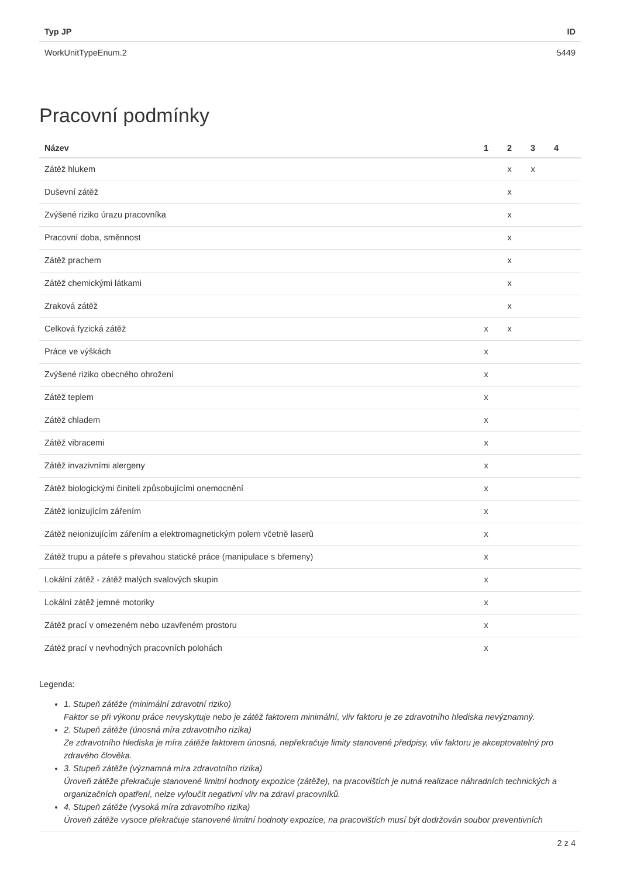| Typ JP | ID |
| --- | --- |
| WorkUnitTypeEnum.2 | 5449 |
Pracovní podmínky
| Název | 1 | 2 | 3 | 4 | |
| --- | --- | --- | --- | --- | --- |
| Zátěž hlukem | | x | x | | |
| Duševní zátěž | | x | | | |
| Zvýšené riziko úrazu pracovníka | | x | | | |
| Pracovní doba, směnnost | | x | | | |
| Zátěž prachem | | x | | | |
| Zátěž chemickými látkami | | x | | | |
| Zraková zátěž | | x | | | |
| Celková fyzická zátěž | x | x | | | |
| Práce ve výškách | x | | | | |
| Zvýšené riziko obecného ohrožení | x | | | | |
| Zátěž teplem | x | | | | |
| Zátěž chladem | x | | | | |
| Zátěž vibracemi | x | | | | |
| Zátěž invazivními alergeny | x | | | | |
| Zátěž biologickými činiteli způsobujícími onemocnění | x | | | | |
| Zátěž ionizujícím zářením | x | | | | |
| Zátěž neionizujícím zářením a elektromagnetickým polem včetně laserů | x | | | | |
| Zátěž trupu a páteře s převahou statické práce (manipulace s břemeny) | x | | | | |
| Lokální zátěž - zátěž malých svalových skupin | x | | | | |
| Lokální zátěž jemné motoriky | x | | | | |
| Zátěž prací v omezeném nebo uzavřeném prostoru | x | | | | |
| Zátěž prací v nevhodných pracovních polohách | x | | | | |
Legenda:
1. Stupeň zátěže (minimální zdravotní riziko)
Faktor se při výkonu práce nevyskytuje nebo je zátěž faktorem minimální, vliv faktoru je ze zdravotního hlediska nevýznamný.
2. Stupeň zátěže (únosná míra zdravotního rizika)
Ze zdravotního hlediska je míra zátěže faktorem únosná, nepřekračuje limity stanovené předpisy, vliv faktoru je akceptovatelný pro zdravého člověka.
3. Stupeň zátěže (významná míra zdravotního rizika)
Úroveň zátěže překračuje stanovené limitní hodnoty expozice (zátěže), na pracovištích je nutná realizace náhradních technických a organizačních opatření, nelze vyloučit negativní vliv na zdraví pracovníků.
4. Stupeň zátěže (vysoká míra zdravotního rizika)
Úroveň zátěže vysoce překračuje stanovené limitní hodnoty expozice, na pracovištích musí být dodržován soubor preventivních
2 z 4